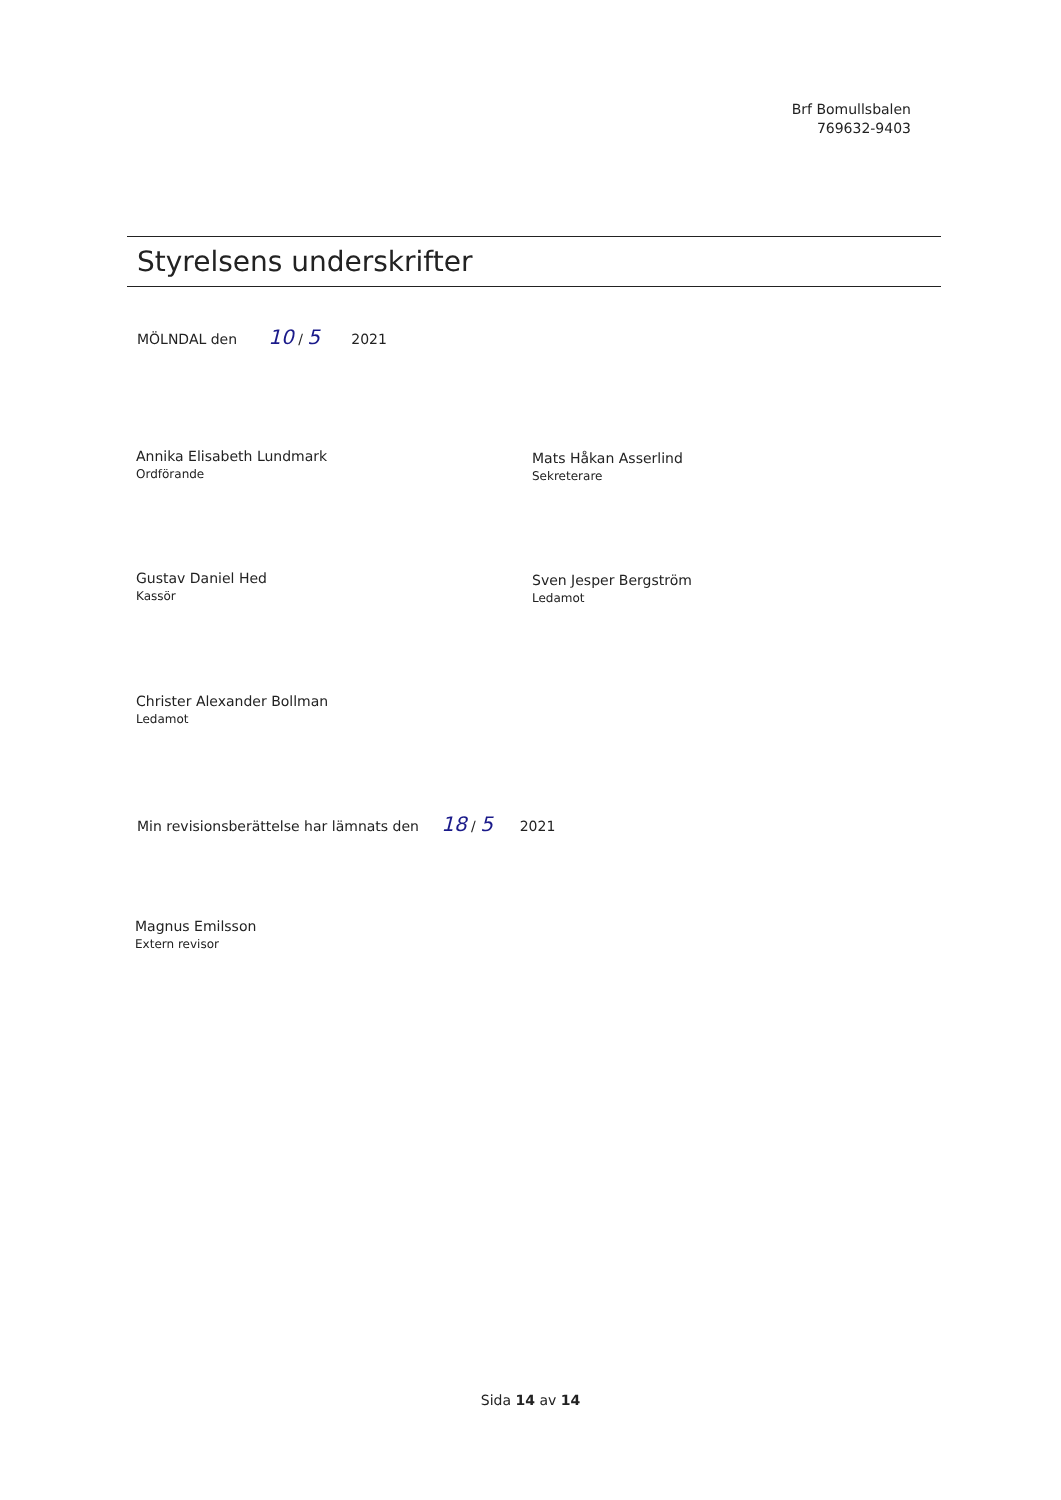Brf Bomullsbalen
769632-9403
Styrelsens underskrifter
MÖLNDAL den 10 / 5 2021
Annika Elisabeth Lundmark
Ordförande
Mats Håkan Asserlind
Sekreterare
Gustav Daniel Hed
Kassör
Sven Jesper Bergström
Ledamot
Christer Alexander Bollman
Ledamot
Min revisionsberättelse har lämnats den 18 / 5 2021
Magnus Emilsson
Extern revisor
Sida 14 av 14